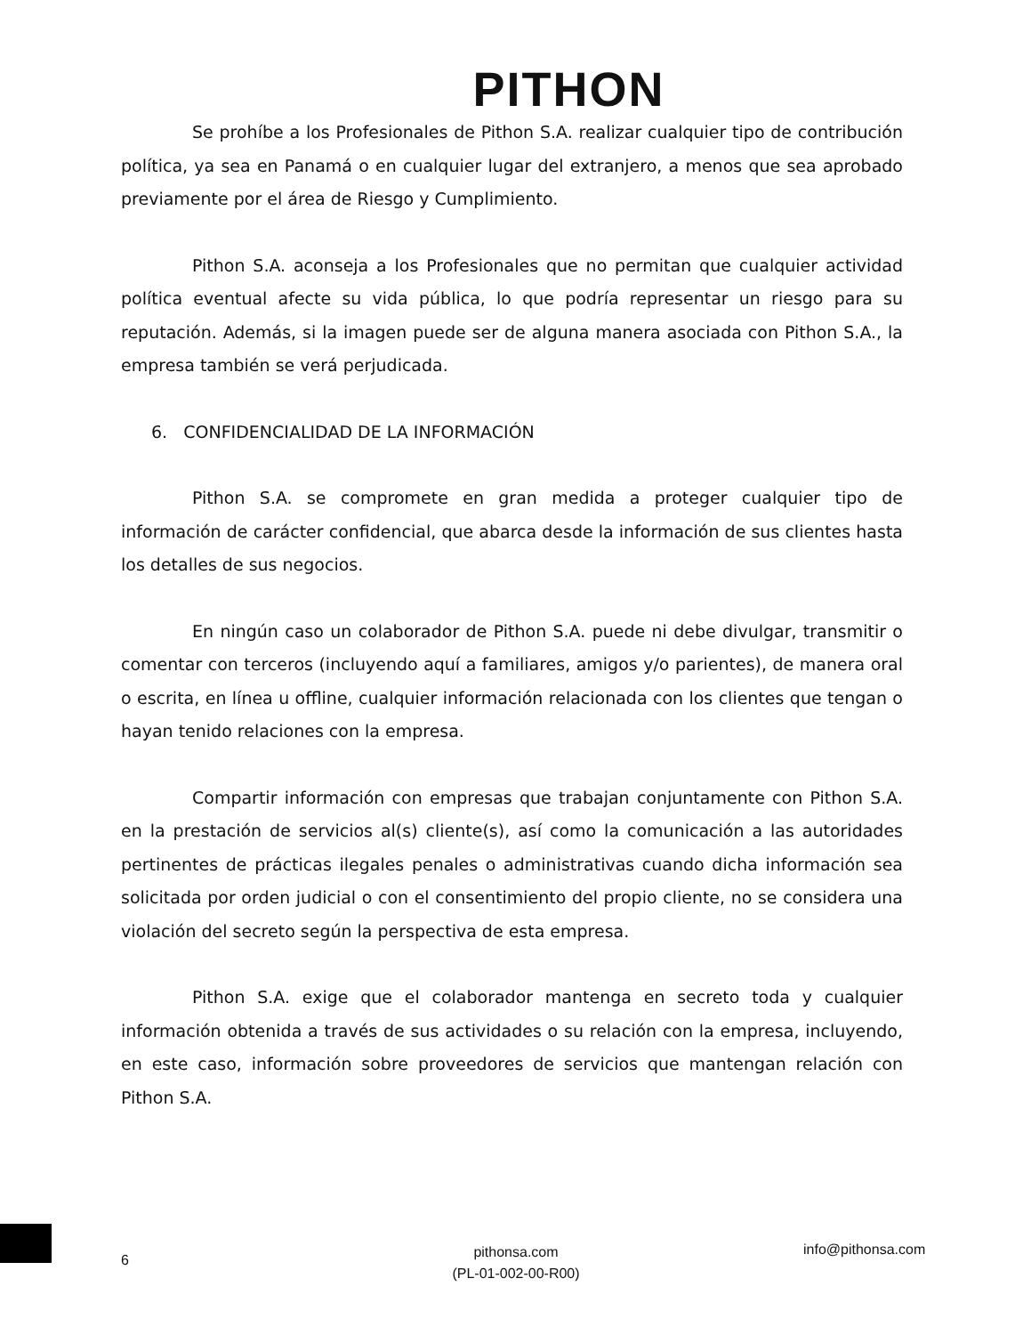PITHON
Se prohíbe a los Profesionales de Pithon S.A. realizar cualquier tipo de contribución política, ya sea en Panamá o en cualquier lugar del extranjero, a menos que sea aprobado previamente por el área de Riesgo y Cumplimiento.
Pithon S.A. aconseja a los Profesionales que no permitan que cualquier actividad política eventual afecte su vida pública, lo que podría representar un riesgo para su reputación. Además, si la imagen puede ser de alguna manera asociada con Pithon S.A., la empresa también se verá perjudicada.
6. CONFIDENCIALIDAD DE LA INFORMACIÓN
Pithon S.A. se compromete en gran medida a proteger cualquier tipo de información de carácter confidencial, que abarca desde la información de sus clientes hasta los detalles de sus negocios.
En ningún caso un colaborador de Pithon S.A. puede ni debe divulgar, transmitir o comentar con terceros (incluyendo aquí a familiares, amigos y/o parientes), de manera oral o escrita, en línea u offline, cualquier información relacionada con los clientes que tengan o hayan tenido relaciones con la empresa.
Compartir información con empresas que trabajan conjuntamente con Pithon S.A. en la prestación de servicios al(s) cliente(s), así como la comunicación a las autoridades pertinentes de prácticas ilegales penales o administrativas cuando dicha información sea solicitada por orden judicial o con el consentimiento del propio cliente, no se considera una violación del secreto según la perspectiva de esta empresa.
Pithon S.A. exige que el colaborador mantenga en secreto toda y cualquier información obtenida a través de sus actividades o su relación con la empresa, incluyendo, en este caso, información sobre proveedores de servicios que mantengan relación con Pithon S.A.
6
pithonsa.com
(PL-01-002-00-R00)
info@pithonsa.com